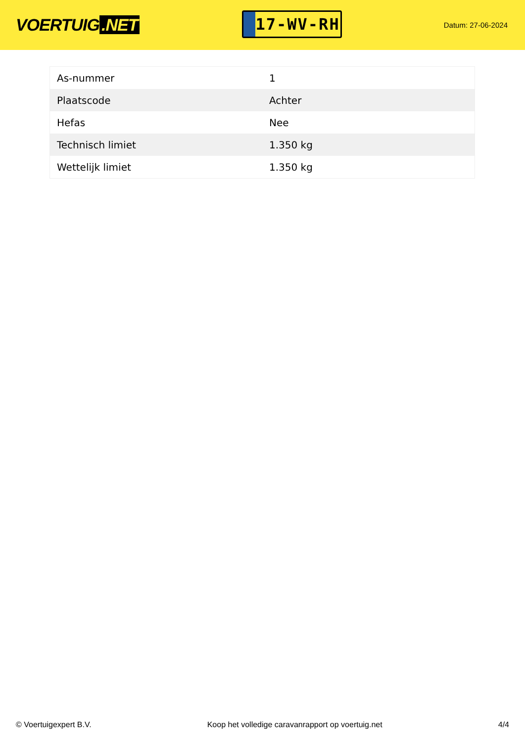VOERTUIG.NET
17-WV-RH
Datum: 27-06-2024
| As-nummer | 1 |
| Plaatscode | Achter |
| Hefas | Nee |
| Technisch limiet | 1.350 kg |
| Wettelijk limiet | 1.350 kg |
© Voertuigexpert B.V. Koop het volledige caravanrapport op voertuig.net 4/4